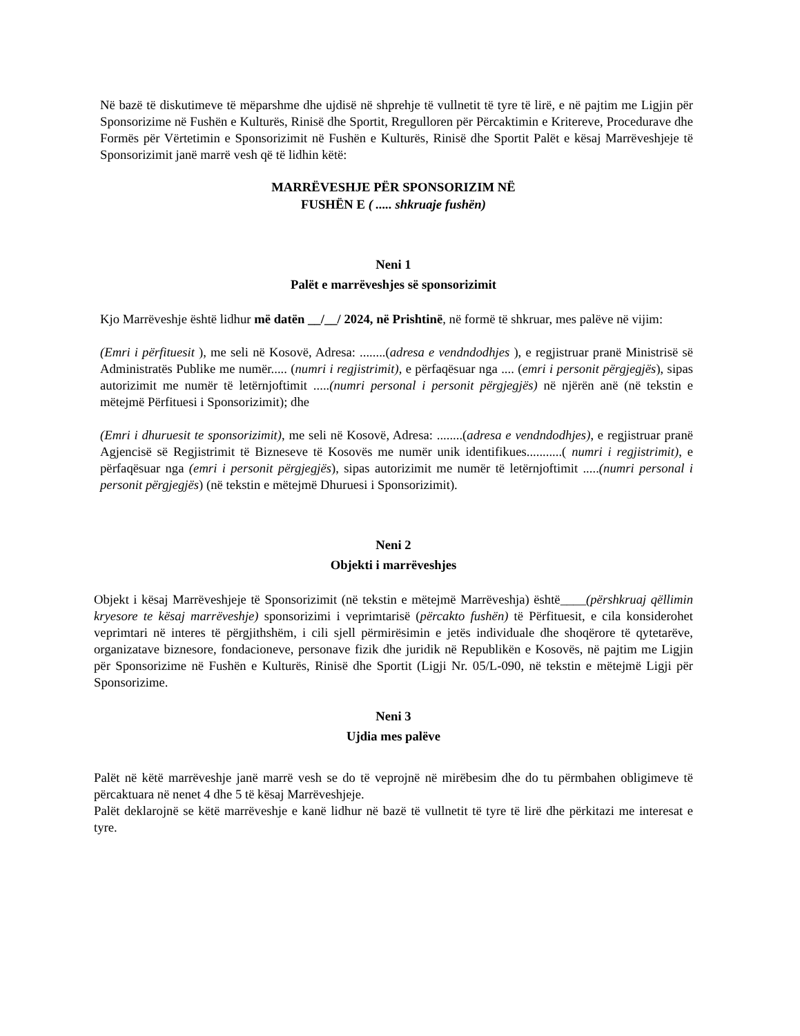Në bazë të diskutimeve të mëparshme dhe ujdisë në shprehje të vullnetit të tyre të lirë, e në pajtim me Ligjin për Sponsorizime në Fushën e Kulturës, Rinisë dhe Sportit, Rregulloren për Përcaktimin e Kritereve, Procedurave dhe Formës për Vërtetimin e Sponsorizimit në Fushën e Kulturës, Rinisë dhe Sportit Palët e kësaj Marrëveshjeje të Sponsorizimit janë marrë vesh që të lidhin këtë:
MARRËVESHJE PËR SPONSORIZIM NË
FUSHËN E ( ..... shkruaje fushën)
Neni 1
Palët e marrëveshjes së sponsorizimit
Kjo Marrëveshje është lidhur më datën __/__/ 2024, në Prishtinë, në formë të shkruar, mes palëve në vijim:
(Emri i përfituesit ), me seli në Kosovë, Adresa: ........(adresa e vendndodhjes ), e regjistruar pranë Ministrisë së Administratës Publike me numër..... (numri i regjistrimit), e përfaqësuar nga .... (emri i personit përgjegjës), sipas autorizimit me numër të letërnjoftimit .....(numri personal i personit përgjegjës) në njërën anë (në tekstin e mëtejmë Përfituesi i Sponsorizimit); dhe
(Emri i dhuruesit te sponsorizimit), me seli në Kosovë, Adresa: ........(adresa e vendndodhjes), e regjistruar pranë Agjencisë së Regjistrimit të Bizneseve të Kosovës me numër unik identifikues...........( numri i regjistrimit), e përfaqësuar nga (emri i personit përgjegjës), sipas autorizimit me numër të letërnjoftimit .....(numri personal i personit përgjegjës) (në tekstin e mëtejmë Dhuruesi i Sponsorizimit).
Neni 2
Objekti i marrëveshjes
Objekt i kësaj Marrëveshjeje të Sponsorizimit (në tekstin e mëtejmë Marrëveshja) është____(përshkruaj qëllimin kryesore te kësaj marrëveshje) sponsorizimi i veprimtarisë (përcakto fushën) të Përfituesit, e cila konsiderohet veprimtari në interes të përgjithshëm, i cili sjell përmirësimin e jetës individuale dhe shoqërore të qytetarëve, organizatave biznesore, fondacioneve, personave fizik dhe juridik në Republikën e Kosovës, në pajtim me Ligjin për Sponsorizime në Fushën e Kulturës, Rinisë dhe Sportit (Ligji Nr. 05/L-090, në tekstin e mëtejmë Ligji për Sponsorizime.
Neni 3
Ujdia mes palëve
Palët në këtë marrëveshje janë marrë vesh se do të veprojnë në mirëbesim dhe do tu përmbahen obligimeve të përcaktuara në nenet 4 dhe 5 të kësaj Marrëveshjeje.
Palët deklarojnë se këtë marrëveshje e kanë lidhur në bazë të vullnetit të tyre të lirë dhe përkitazi me interesat e tyre.